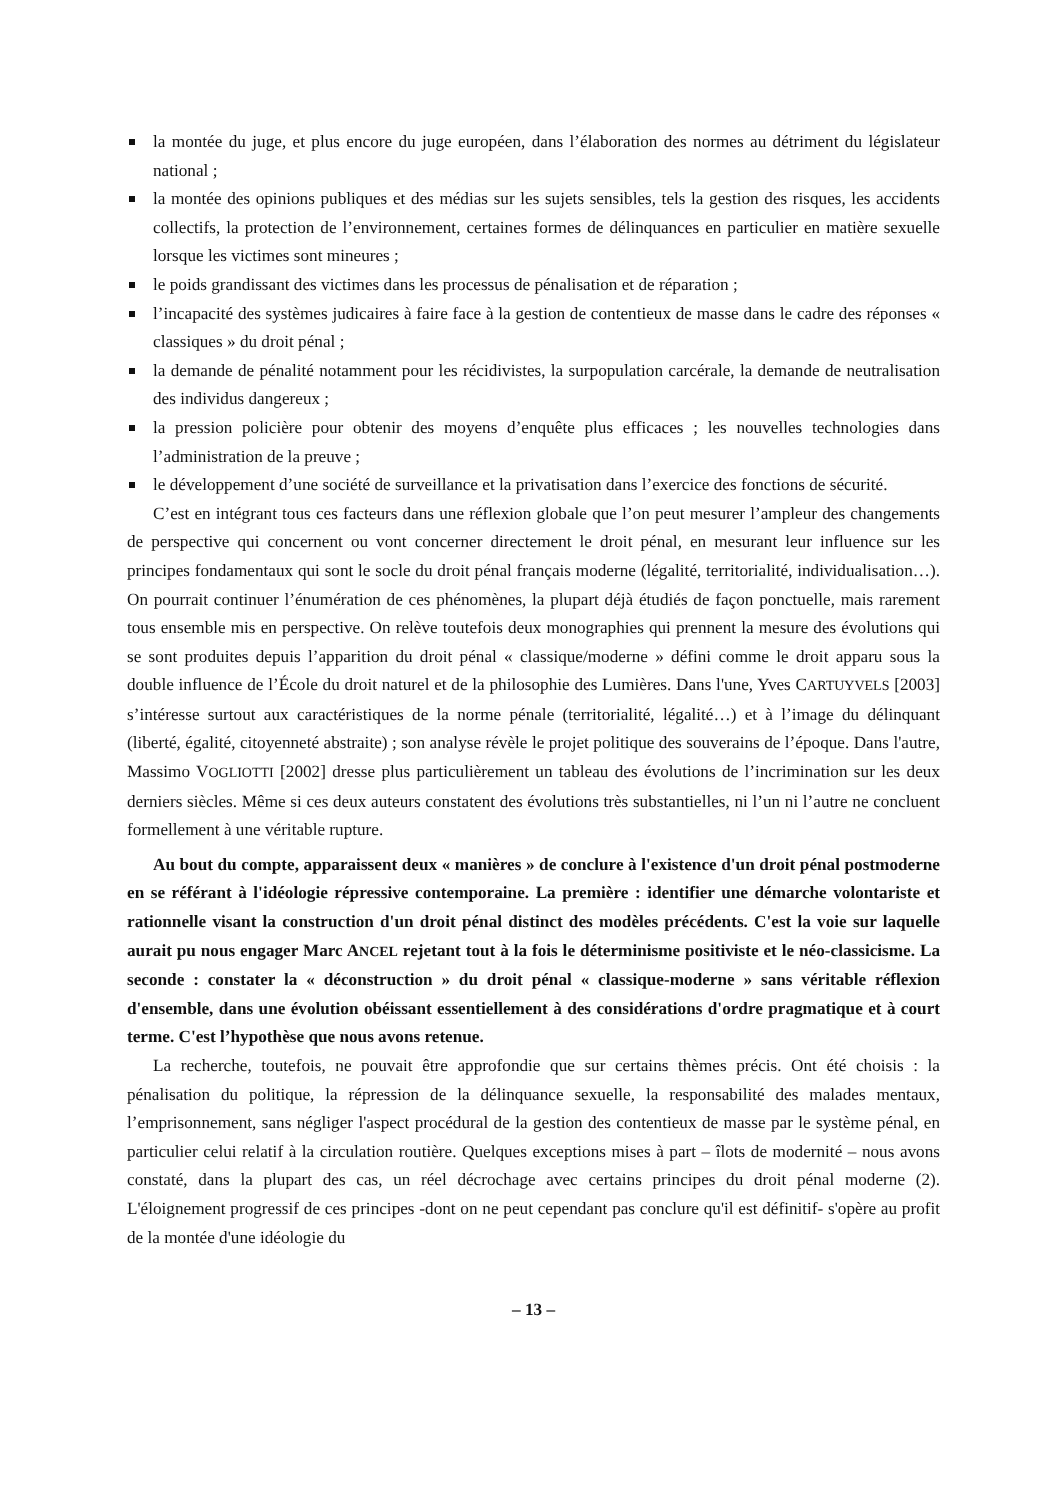la montée du juge, et plus encore du juge européen, dans l’élaboration des normes au détriment du législateur national ;
la montée des opinions publiques et des médias sur les sujets sensibles, tels la gestion des risques, les accidents collectifs, la protection de l’environnement, certaines formes de délinquances en particulier en matière sexuelle lorsque les victimes sont mineures ;
le poids grandissant des victimes dans les processus de pénalisation et de réparation ;
l’incapacité des systèmes judicaires à faire face à la gestion de contentieux de masse dans le cadre des réponses « classiques » du droit pénal ;
la demande de pénalité notamment pour les récidivistes, la surpopulation carcérale, la demande de neutralisation des individus dangereux ;
la pression policière pour obtenir des moyens d’enquête plus efficaces ; les nouvelles technologies dans l’administration de la preuve ;
le développement d’une société de surveillance et la privatisation dans l’exercice des fonctions de sécurité.
C’est en intégrant tous ces facteurs dans une réflexion globale que l’on peut mesurer l’ampleur des changements de perspective qui concernent ou vont concerner directement le droit pénal, en mesurant leur influence sur les principes fondamentaux qui sont le socle du droit pénal français moderne (légalité, territorialité, individualisation…). On pourrait continuer l’énumération de ces phénomènes, la plupart déjà étudiés de façon ponctuelle, mais rarement tous ensemble mis en perspective. On relève toutefois deux monographies qui prennent la mesure des évolutions qui se sont produites depuis l’apparition du droit pénal « classique/moderne » défini comme le droit apparu sous la double influence de l’École du droit naturel et de la philosophie des Lumières. Dans l'une, Yves CARTUYVELS [2003] s’intéresse surtout aux caractéristiques de la norme pénale (territorialité, légalité…) et à l’image du délinquant (liberté, égalité, citoyenneté abstraite) ; son analyse révèle le projet politique des souverains de l’époque. Dans l'autre, Massimo VOGLIOTTI [2002] dresse plus particulièrement un tableau des évolutions de l’incrimination sur les deux derniers siècles. Même si ces deux auteurs constatent des évolutions très substantielles, ni l’un ni l’autre ne concluent formellement à une véritable rupture.
Au bout du compte, apparaissent deux « manières » de conclure à l'existence d'un droit pénal postmoderne en se référant à l'idéologie répressive contemporaine. La première : identifier une démarche volontariste et rationnelle visant la construction d'un droit pénal distinct des modèles précédents. C'est la voie sur laquelle aurait pu nous engager Marc ANCEL rejetant tout à la fois le déterminisme positiviste et le néo-classicisme. La seconde : constater la « déconstruction » du droit pénal « classique-moderne » sans véritable réflexion d'ensemble, dans une évolution obéissant essentiellement à des considérations d'ordre pragmatique et à court terme. C'est l’hypothèse que nous avons retenue.
La recherche, toutefois, ne pouvait être approfondie que sur certains thèmes précis. Ont été choisis : la pénalisation du politique, la répression de la délinquance sexuelle, la responsabilité des malades mentaux, l’emprisonnement, sans négliger l'aspect procédural de la gestion des contentieux de masse par le système pénal, en particulier celui relatif à la circulation routière. Quelques exceptions mises à part – îlots de modernité – nous avons constaté, dans la plupart des cas, un réel décrochage avec certains principes du droit pénal moderne (2). L'éloignement progressif de ces principes -dont on ne peut cependant pas conclure qu'il est définitif- s'opère au profit de la montée d'une idéologie du
– 13 –